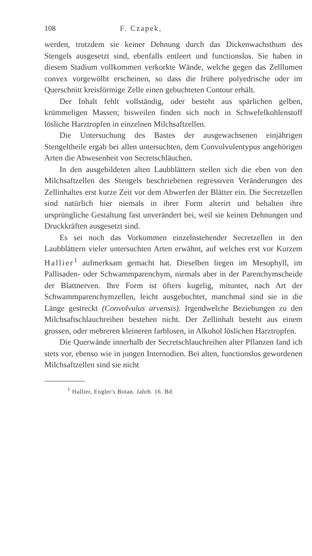108 F. Czapek,
werden, trotzdem sie keiner Dehnung durch das Dickenwachsthum des Stengels ausgesetzt sind, ebenfalls entleert und functionslos. Sie haben in diesem Stadium vollkommen verkorkte Wände, welche gegen das Zelllumen convex vorgewölbt erscheinen, so dass die frühere polyedrische oder im Querschnitt kreisförmige Zelle einen gebuchteten Contour erhält.
Der Inhalt fehlt vollständig, oder besteht aus spärlichen gelben, krümmeligen Massen; bisweilen finden sich noch in Schwefelkohlenstoff lösliche Harztropfen in einzelnen Milchsaftzellen.
Die Untersuchung des Bastes der ausgewachsenen einjährigen Stengeltheile ergab bei allen untersuchten, dem Convolvulentypus angehörigen Arten die Abwesenheit von Secretschläuchen.
In den ausgebildeten alten Laubblättern stellen sich die eben von den Milchsaftzellen des Stengels beschriebenen regressiven Veränderungen des Zellinhaltes erst kurze Zeit vor dem Abwerfen der Blätter ein. Die Secretzellen sind natürlich hier niemals in ihrer Form alterirt und behalten ihre ursprüngliche Gestaltung fast unverändert bei, weil sie keinen Dehnungen und Druckkräften ausgesetzt sind.
Es sei noch das Vorkommen einzelnstehender Secretzellen in den Laubblättern vieler untersuchten Arten erwähnt, auf welches erst vor Kurzem Hallier<sup>1</sup> aufmerksam gemacht hat. Dieselben liegen im Mesophyll, im Pallisaden- oder Schwammparenchym, niemals aber in der Parenchymscheide der Blattnerven. Ihre Form ist öfters kugelig, mitunter, nach Art der Schwammparenchymzellen, leicht ausgebuchtet, manchmal sind sie in die Länge gestreckt (Convolvulus arvensis). Irgendwelche Beziehungen zu den Milchsaftschlauchreihen bestehen nicht. Der Zellinhalt besteht aus einem grossen, oder mehreren kleineren farblosen, in Alkohol löslichen Harztropfen.
Die Querwände innerhalb der Secretschlauchreihen alter Pflanzen fand ich stets vor, ebenso wie in jungen Internodien. Bei alten, functionslos gewordenen Milchsaftzellen sind sie nicht
<sup>1</sup> Hallier, Engler's Botan. Jahrb. 16. Bd.